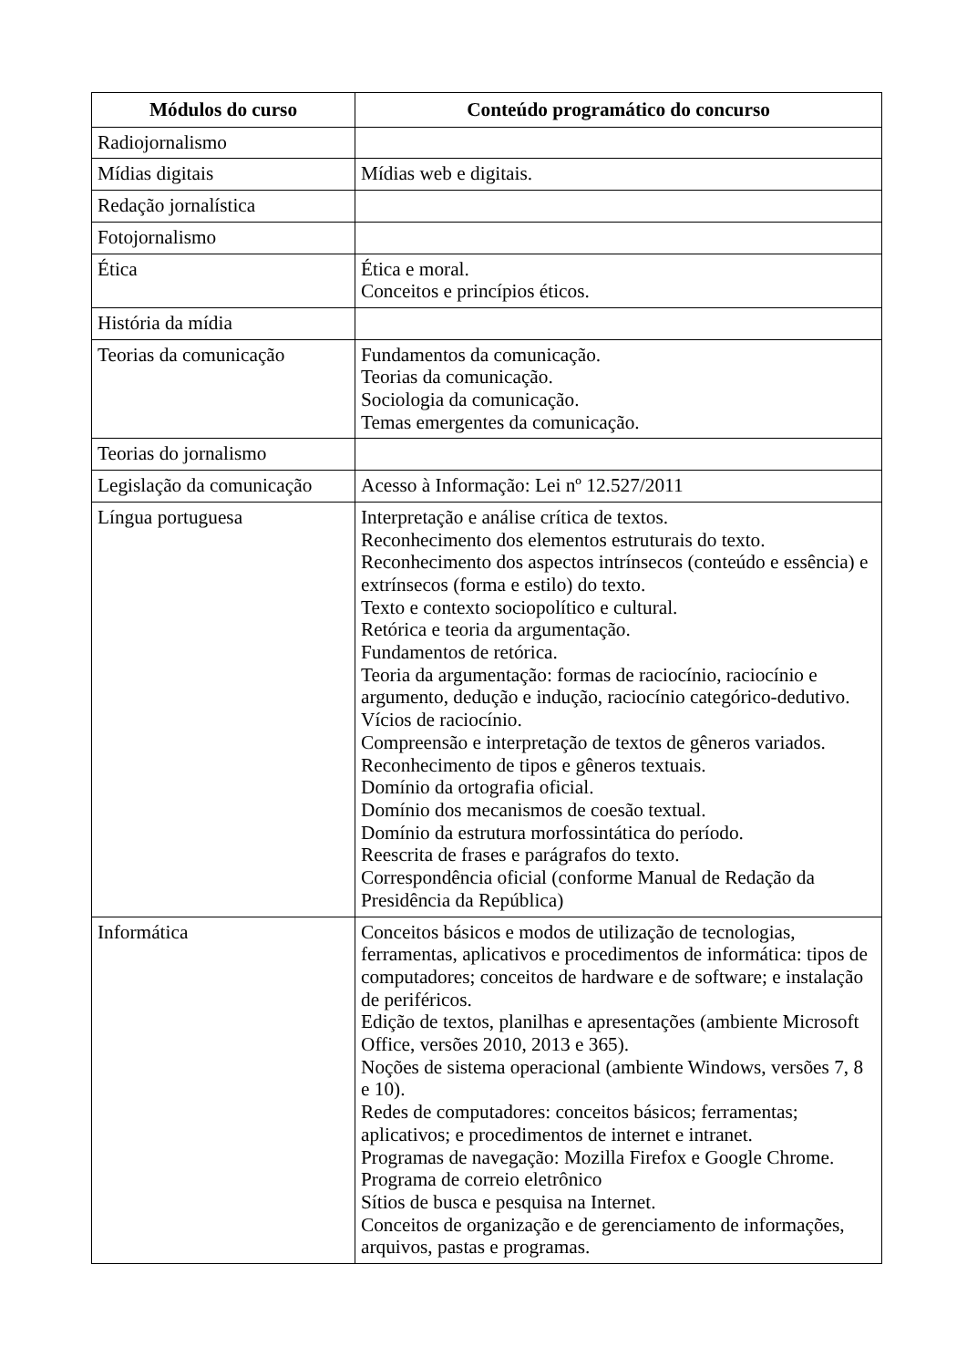| Módulos do curso | Conteúdo programático do concurso |
| --- | --- |
| Radiojornalismo | |
| Mídias digitais | Mídias web e digitais. |
| Redação jornalística | |
| Fotojornalismo | |
| Ética | Ética e moral. Conceitos e princípios éticos. |
| História da mídia | |
| Teorias da comunicação | Fundamentos da comunicação. Teorias da comunicação. Sociologia da comunicação. Temas emergentes da comunicação. |
| Teorias do jornalismo | |
| Legislação da comunicação | Acesso à Informação: Lei nº 12.527/2011 |
| Língua portuguesa | Interpretação e análise crítica de textos. Reconhecimento dos elementos estruturais do texto. Reconhecimento dos aspectos intrínsecos (conteúdo e essência) e extrínsecos (forma e estilo) do texto. Texto e contexto sociopolítico e cultural. Retórica e teoria da argumentação. Fundamentos de retórica. Teoria da argumentação: formas de raciocínio, raciocínio e argumento, dedução e indução, raciocínio categórico-dedutivo. Vícios de raciocínio. Compreensão e interpretação de textos de gêneros variados. Reconhecimento de tipos e gêneros textuais. Domínio da ortografia oficial. Domínio dos mecanismos de coesão textual. Domínio da estrutura morfossintática do período. Reescrita de frases e parágrafos do texto. Correspondência oficial (conforme Manual de Redação da Presidência da República) |
| Informática | Conceitos básicos e modos de utilização de tecnologias, ferramentas, aplicativos e procedimentos de informática: tipos de computadores; conceitos de hardware e de software; e instalação de periféricos. Edição de textos, planilhas e apresentações (ambiente Microsoft Office, versões 2010, 2013 e 365). Noções de sistema operacional (ambiente Windows, versões 7, 8 e 10). Redes de computadores: conceitos básicos; ferramentas; aplicativos; e procedimentos de internet e intranet. Programas de navegação: Mozilla Firefox e Google Chrome. Programa de correio eletrônico Sítios de busca e pesquisa na Internet. Conceitos de organização e de gerenciamento de informações, arquivos, pastas e programas. |